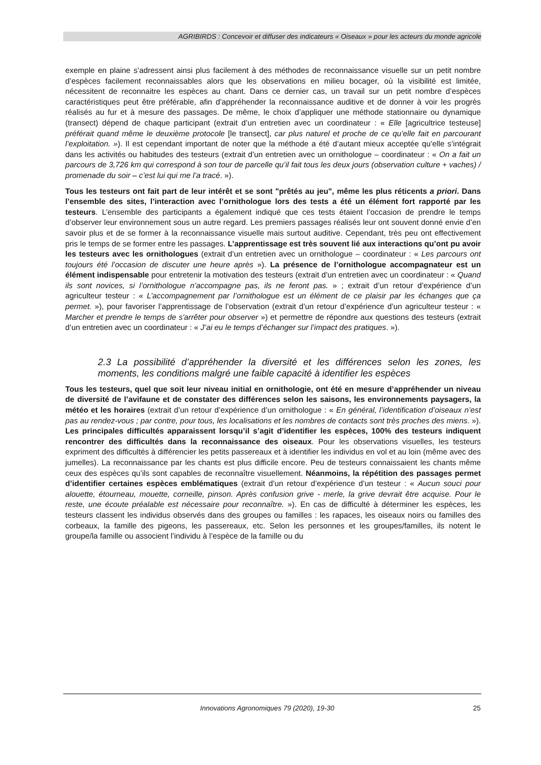AGRIBIRDS : Concevoir et diffuser des indicateurs « Oiseaux » pour les acteurs du monde agricole
exemple en plaine s’adressent ainsi plus facilement à des méthodes de reconnaissance visuelle sur un petit nombre d’espèces facilement reconnaissables alors que les observations en milieu bocager, où la visibilité est limitée, nécessitent de reconnaitre les espèces au chant. Dans ce dernier cas, un travail sur un petit nombre d’espèces caractéristiques peut être préférable, afin d’appréhender la reconnaissance auditive et de donner à voir les progrès réalisés au fur et à mesure des passages. De même, le choix d’appliquer une méthode stationnaire ou dynamique (transect) dépend de chaque participant (extrait d’un entretien avec un coordinateur : « Elle [agricultrice testeuse] préférait quand même le deuxième protocole [le transect], car plus naturel et proche de ce qu’elle fait en parcourant l’exploitation. »). Il est cependant important de noter que la méthode a été d’autant mieux acceptée qu’elle s’intégrait dans les activités ou habitudes des testeurs (extrait d’un entretien avec un ornithologue – coordinateur : « On a fait un parcours de 3,726 km qui correspond à son tour de parcelle qu’il fait tous les deux jours (observation culture + vaches) / promenade du soir – c’est lui qui me l’a tracé. »).
Tous les testeurs ont fait part de leur intérêt et se sont "prêtés au jeu", même les plus réticents a priori. Dans l’ensemble des sites, l’interaction avec l’ornithologue lors des tests a été un élément fort rapporté par les testeurs. L’ensemble des participants a également indiqué que ces tests étaient l’occasion de prendre le temps d’observer leur environnement sous un autre regard. Les premiers passages réalisés leur ont souvent donné envie d’en savoir plus et de se former à la reconnaissance visuelle mais surtout auditive. Cependant, très peu ont effectivement pris le temps de se former entre les passages. L’apprentissage est très souvent lié aux interactions qu’ont pu avoir les testeurs avec les ornithologues (extrait d’un entretien avec un ornithologue – coordinateur : « Les parcours ont toujours été l’occasion de discuter une heure après »). La présence de l’ornithologue accompagnateur est un élément indispensable pour entretenir la motivation des testeurs (extrait d’un entretien avec un coordinateur : « Quand ils sont novices, si l’ornithologue n’accompagne pas, ils ne feront pas. » ; extrait d’un retour d’expérience d’un agriculteur testeur : « L’accompagnement par l’ornithologue est un élément de ce plaisir par les échanges que ça permet. »), pour favoriser l’apprentissage de l’observation (extrait d’un retour d’expérience d’un agriculteur testeur : « Marcher et prendre le temps de s'arrêter pour observer ») et permettre de répondre aux questions des testeurs (extrait d’un entretien avec un coordinateur : « J’ai eu le temps d’échanger sur l’impact des pratiques. »).
2.3 La possibilité d’appréhender la diversité et les différences selon les zones, les moments, les conditions malgré une faible capacité à identifier les espèces
Tous les testeurs, quel que soit leur niveau initial en ornithologie, ont été en mesure d’appréhender un niveau de diversité de l’avifaune et de constater des différences selon les saisons, les environnements paysagers, la météo et les horaires (extrait d’un retour d’expérience d’un ornithologue : « En général, l’identification d’oiseaux n’est pas au rendez-vous ; par contre, pour tous, les localisations et les nombres de contacts sont très proches des miens. »). Les principales difficultés apparaissent lorsqu’il s’agit d’identifier les espèces, 100% des testeurs indiquent rencontrer des difficultés dans la reconnaissance des oiseaux. Pour les observations visuelles, les testeurs expriment des difficultés à différencier les petits passereaux et à identifier les individus en vol et au loin (même avec des jumelles). La reconnaissance par les chants est plus difficile encore. Peu de testeurs connaissaient les chants même ceux des espèces qu’ils sont capables de reconnaître visuellement. Néanmoins, la répétition des passages permet d’identifier certaines espèces emblématiques (extrait d’un retour d’expérience d’un testeur : « Aucun souci pour alouette, étourneau, mouette, corneille, pinson. Après confusion grive - merle, la grive devrait être acquise. Pour le reste, une écoute préalable est nécessaire pour reconnaître. »). En cas de difficulté à déterminer les espèces, les testeurs classent les individus observés dans des groupes ou familles : les rapaces, les oiseaux noirs ou familles des corbeaux, la famille des pigeons, les passereaux, etc. Selon les personnes et les groupes/familles, ils notent le groupe/la famille ou associent l’individu à l’espèce de la famille ou du
Innovations Agronomiques 79 (2020), 19-30 25